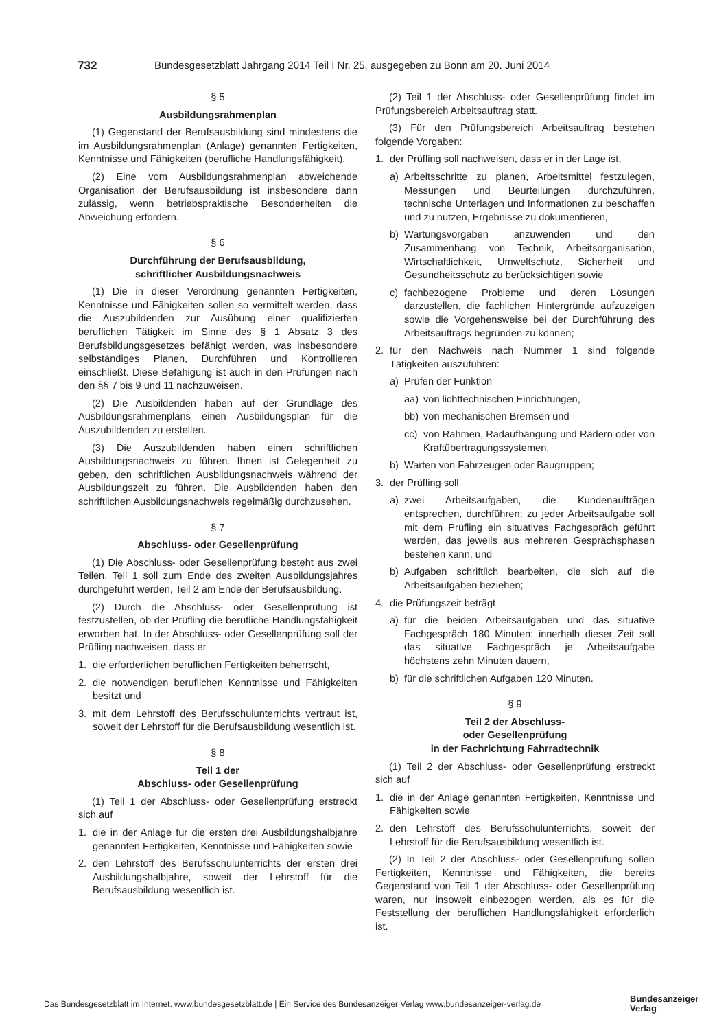732 Bundesgesetzblatt Jahrgang 2014 Teil I Nr. 25, ausgegeben zu Bonn am 20. Juni 2014
§ 5
Ausbildungsrahmenplan
(1) Gegenstand der Berufsausbildung sind mindestens die im Ausbildungsrahmenplan (Anlage) genannten Fertigkeiten, Kenntnisse und Fähigkeiten (berufliche Handlungsfähigkeit).
(2) Eine vom Ausbildungsrahmenplan abweichende Organisation der Berufsausbildung ist insbesondere dann zulässig, wenn betriebspraktische Besonderheiten die Abweichung erfordern.
§ 6
Durchführung der Berufsausbildung,
schriftlicher Ausbildungsnachweis
(1) Die in dieser Verordnung genannten Fertigkeiten, Kenntnisse und Fähigkeiten sollen so vermittelt werden, dass die Auszubildenden zur Ausübung einer qualifizierten beruflichen Tätigkeit im Sinne des § 1 Absatz 3 des Berufsbildungsgesetzes befähigt werden, was insbesondere selbständiges Planen, Durchführen und Kontrollieren einschließt. Diese Befähigung ist auch in den Prüfungen nach den §§ 7 bis 9 und 11 nachzuweisen.
(2) Die Ausbildenden haben auf der Grundlage des Ausbildungsrahmenplans einen Ausbildungsplan für die Auszubildenden zu erstellen.
(3) Die Auszubildenden haben einen schriftlichen Ausbildungsnachweis zu führen. Ihnen ist Gelegenheit zu geben, den schriftlichen Ausbildungsnachweis während der Ausbildungszeit zu führen. Die Ausbildenden haben den schriftlichen Ausbildungsnachweis regelmäßig durchzusehen.
§ 7
Abschluss- oder Gesellenprüfung
(1) Die Abschluss- oder Gesellenprüfung besteht aus zwei Teilen. Teil 1 soll zum Ende des zweiten Ausbildungsjahres durchgeführt werden, Teil 2 am Ende der Berufsausbildung.
(2) Durch die Abschluss- oder Gesellenprüfung ist festzustellen, ob der Prüfling die berufliche Handlungsfähigkeit erworben hat. In der Abschluss- oder Gesellenprüfung soll der Prüfling nachweisen, dass er
1. die erforderlichen beruflichen Fertigkeiten beherrscht,
2. die notwendigen beruflichen Kenntnisse und Fähigkeiten besitzt und
3. mit dem Lehrstoff des Berufsschulunterrichts vertraut ist, soweit der Lehrstoff für die Berufsausbildung wesentlich ist.
§ 8
Teil 1 der
Abschluss- oder Gesellenprüfung
(1) Teil 1 der Abschluss- oder Gesellenprüfung erstreckt sich auf
1. die in der Anlage für die ersten drei Ausbildungshalbjahre genannten Fertigkeiten, Kenntnisse und Fähigkeiten sowie
2. den Lehrstoff des Berufsschulunterrichts der ersten drei Ausbildungshalbjahre, soweit der Lehrstoff für die Berufsausbildung wesentlich ist.
(2) Teil 1 der Abschluss- oder Gesellenprüfung findet im Prüfungsbereich Arbeitsauftrag statt.
(3) Für den Prüfungsbereich Arbeitsauftrag bestehen folgende Vorgaben:
1. der Prüfling soll nachweisen, dass er in der Lage ist,
a) Arbeitsschritte zu planen, Arbeitsmittel festzulegen, Messungen und Beurteilungen durchzuführen, technische Unterlagen und Informationen zu beschaffen und zu nutzen, Ergebnisse zu dokumentieren,
b) Wartungsvorgaben anzuwenden und den Zusammenhang von Technik, Arbeitsorganisation, Wirtschaftlichkeit, Umweltschutz, Sicherheit und Gesundheitsschutz zu berücksichtigen sowie
c) fachbezogene Probleme und deren Lösungen darzustellen, die fachlichen Hintergründe aufzuzeigen sowie die Vorgehensweise bei der Durchführung des Arbeitsauftrags begründen zu können;
2. für den Nachweis nach Nummer 1 sind folgende Tätigkeiten auszuführen:
a) Prüfen der Funktion
aa) von lichttechnischen Einrichtungen,
bb) von mechanischen Bremsen und
cc) von Rahmen, Radaufhängung und Rädern oder von Kraftübertragungssystemen,
b) Warten von Fahrzeugen oder Baugruppen;
3. der Prüfling soll
a) zwei Arbeitsaufgaben, die Kundenaufträgen entsprechen, durchführen; zu jeder Arbeitsaufgabe soll mit dem Prüfling ein situatives Fachgespräch geführt werden, das jeweils aus mehreren Gesprächsphasen bestehen kann, und
b) Aufgaben schriftlich bearbeiten, die sich auf die Arbeitsaufgaben beziehen;
4. die Prüfungszeit beträgt
a) für die beiden Arbeitsaufgaben und das situative Fachgespräch 180 Minuten; innerhalb dieser Zeit soll das situative Fachgespräch je Arbeitsaufgabe höchstens zehn Minuten dauern,
b) für die schriftlichen Aufgaben 120 Minuten.
§ 9
Teil 2 der Abschluss-
oder Gesellenprüfung
in der Fachrichtung Fahrradtechnik
(1) Teil 2 der Abschluss- oder Gesellenprüfung erstreckt sich auf
1. die in der Anlage genannten Fertigkeiten, Kenntnisse und Fähigkeiten sowie
2. den Lehrstoff des Berufsschulunterrichts, soweit der Lehrstoff für die Berufsausbildung wesentlich ist.
(2) In Teil 2 der Abschluss- oder Gesellenprüfung sollen Fertigkeiten, Kenntnisse und Fähigkeiten, die bereits Gegenstand von Teil 1 der Abschluss- oder Gesellenprüfung waren, nur insoweit einbezogen werden, als es für die Feststellung der beruflichen Handlungsfähigkeit erforderlich ist.
Das Bundesgesetzblatt im Internet: www.bundesgesetzblatt.de | Ein Service des Bundesanzeiger Verlag www.bundesanzeiger-verlag.de
Bundesanzeiger
Verlag